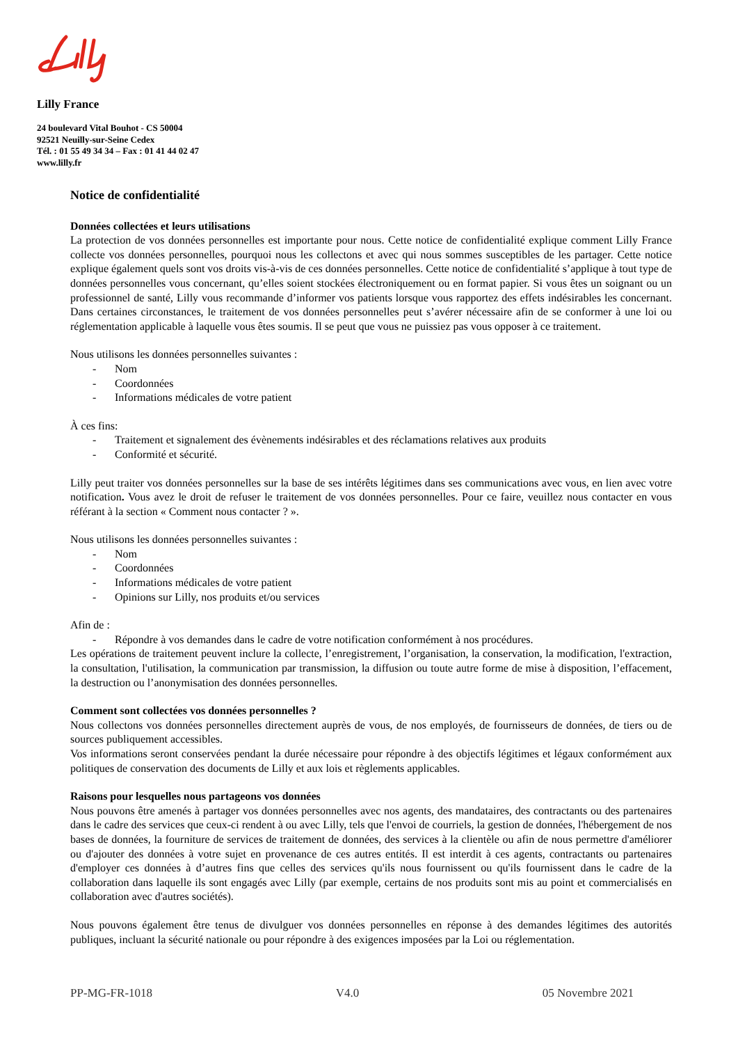Lilly France
24 boulevard Vital Bouhot - CS 50004
92521 Neuilly-sur-Seine Cedex
Tél. : 01 55 49 34 34 – Fax : 01 41 44 02 47
www.lilly.fr
Notice de confidentialité
Données collectées et leurs utilisations
La protection de vos données personnelles est importante pour nous. Cette notice de confidentialité explique comment Lilly France collecte vos données personnelles, pourquoi nous les collectons et avec qui nous sommes susceptibles de les partager. Cette notice explique également quels sont vos droits vis-à-vis de ces données personnelles. Cette notice de confidentialité s’applique à tout type de données personnelles vous concernant, qu’elles soient stockées électroniquement ou en format papier. Si vous êtes un soignant ou un professionnel de santé, Lilly vous recommande d’informer vos patients lorsque vous rapportez des effets indésirables les concernant. Dans certaines circonstances, le traitement de vos données personnelles peut s’avérer nécessaire afin de se conformer à une loi ou réglementation applicable à laquelle vous êtes soumis. Il se peut que vous ne puissiez pas vous opposer à ce traitement.
Nous utilisons les données personnelles suivantes :
- Nom
- Coordonnées
- Informations médicales de votre patient
À ces fins:
- Traitement et signalement des évènements indésirables et des réclamations relatives aux produits
- Conformité et sécurité.
Lilly peut traiter vos données personnelles sur la base de ses intérêts légitimes dans ses communications avec vous, en lien avec votre notification. Vous avez le droit de refuser le traitement de vos données personnelles. Pour ce faire, veuillez nous contacter en vous référant à la section « Comment nous contacter ? ».
Nous utilisons les données personnelles suivantes :
- Nom
- Coordonnées
- Informations médicales de votre patient
- Opinions sur Lilly, nos produits et/ou services
Afin de :
- Répondre à vos demandes dans le cadre de votre notification conformément à nos procédures.
Les opérations de traitement peuvent inclure la collecte, l’enregistrement, l’organisation, la conservation, la modification, l'extraction, la consultation, l'utilisation, la communication par transmission, la diffusion ou toute autre forme de mise à disposition, l’effacement, la destruction ou l’anonymisation des données personnelles.
Comment sont collectées vos données personnelles ?
Nous collectons vos données personnelles directement auprès de vous, de nos employés, de fournisseurs de données, de tiers ou de sources publiquement accessibles.
Vos informations seront conservées pendant la durée nécessaire pour répondre à des objectifs légitimes et légaux conformément aux politiques de conservation des documents de Lilly et aux lois et règlements applicables.
Raisons pour lesquelles nous partageons vos données
Nous pouvons être amenés à partager vos données personnelles avec nos agents, des mandataires, des contractants ou des partenaires dans le cadre des services que ceux-ci rendent à ou avec Lilly, tels que l'envoi de courriels, la gestion de données, l'hébergement de nos bases de données, la fourniture de services de traitement de données, des services à la clientèle ou afin de nous permettre d'améliorer ou d'ajouter des données à votre sujet en provenance de ces autres entités. Il est interdit à ces agents, contractants ou partenaires d'employer ces données à d’autres fins que celles des services qu'ils nous fournissent ou qu'ils fournissent dans le cadre de la collaboration dans laquelle ils sont engagés avec Lilly (par exemple, certains de nos produits sont mis au point et commercialisés en collaboration avec d'autres sociétés).
Nous pouvons également être tenus de divulguer vos données personnelles en réponse à des demandes légitimes des autorités publiques, incluant la sécurité nationale ou pour répondre à des exigences imposées par la Loi ou réglementation.
PP-MG-FR-1018 V4.0 05 Novembre 2021